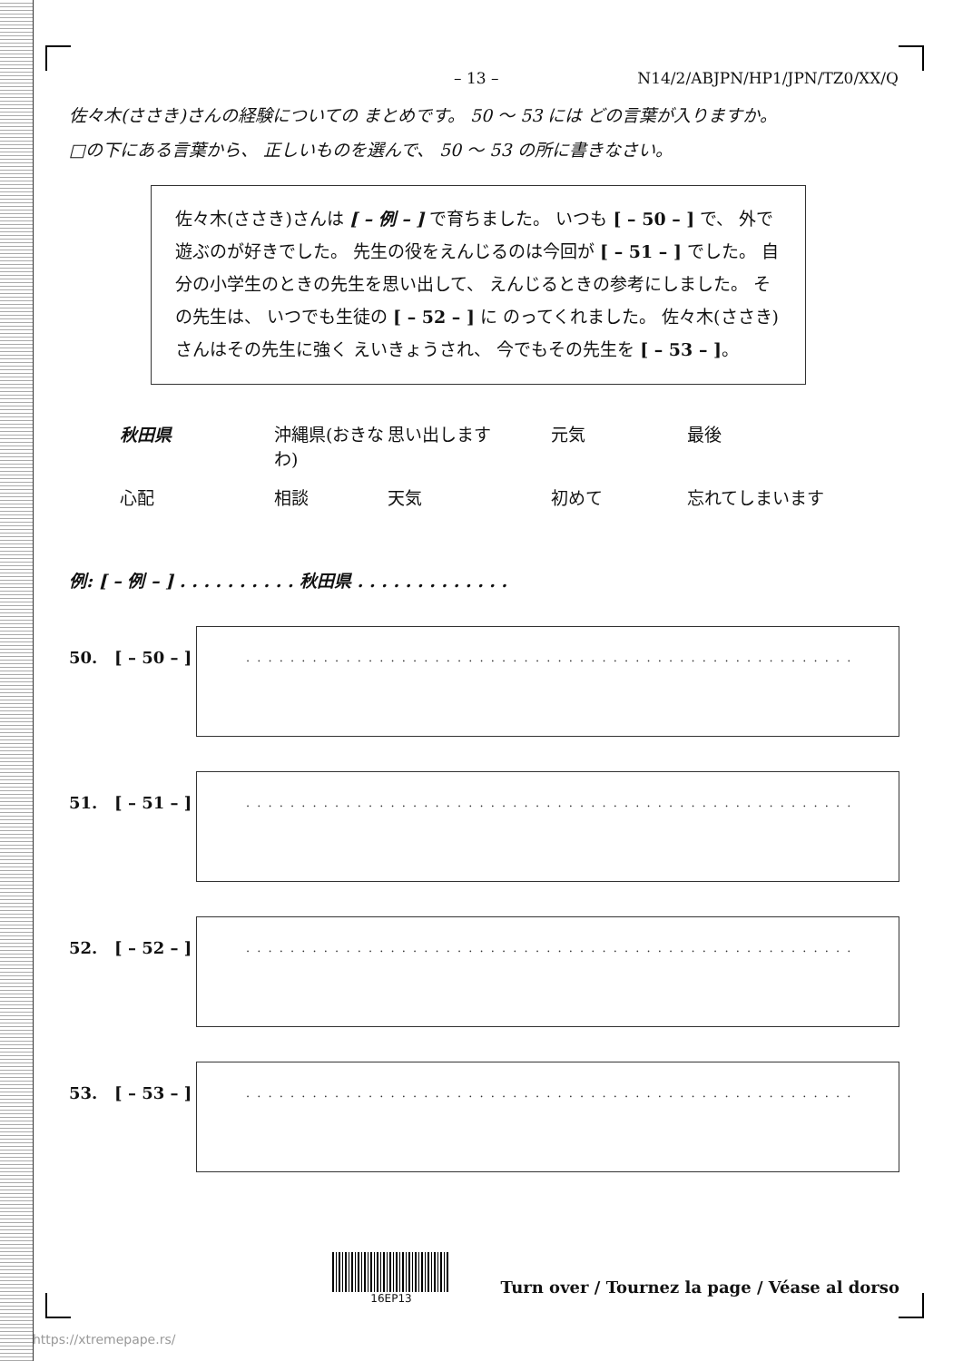– 13 – N14/2/ABJPN/HP1/JPN/TZ0/XX/Q
佐々木(ささき)さんの経験についての まとめです。 50 〜 53 には どの言葉が入りますか。
□の下にある言葉から、 正しいものを選んで、 50 〜 53 の所に書きなさい。
佐々木(ささき)さんは [ – 例 – ] で育ちました。 いつも [ – 50 – ] で、 外で遊ぶのが好きでした。 先生の役をえんじるのは今回が [ – 51 – ] でした。 自分の小学生のときの先生を思い出して、 えんじるときの参考にしました。 その先生は、 いつでも生徒の [ – 52 – ] に のってくれました。 佐々木(ささき)さんはその先生に強く えいきょうされ、 今でもその先生を [ – 53 – ]。
秋田県 沖縄県(おきなわ) 思い出します 元気 最後 心配 相談 天気 初めて 忘れてしまいます
例: [ – 例 – ] . . . . . . . . . . 秋田県 . . . . . . . . . . . . .
50. [ – 50 – ]
. . . . . . . . . . . . . . . . . . . . . . . . . . . . . . . . . . . . . . . . . . . . . . . . . . . . . . .
51. [ – 51 – ]
. . . . . . . . . . . . . . . . . . . . . . . . . . . . . . . . . . . . . . . . . . . . . . . . . . . . . . .
52. [ – 52 – ]
. . . . . . . . . . . . . . . . . . . . . . . . . . . . . . . . . . . . . . . . . . . . . . . . . . . . . . .
53. [ – 53 – ]
. . . . . . . . . . . . . . . . . . . . . . . . . . . . . . . . . . . . . . . . . . . . . . . . . . . . . . .
16EP13
Turn over / Tournez la page / Véase al dorso
https://xtremepape.rs/